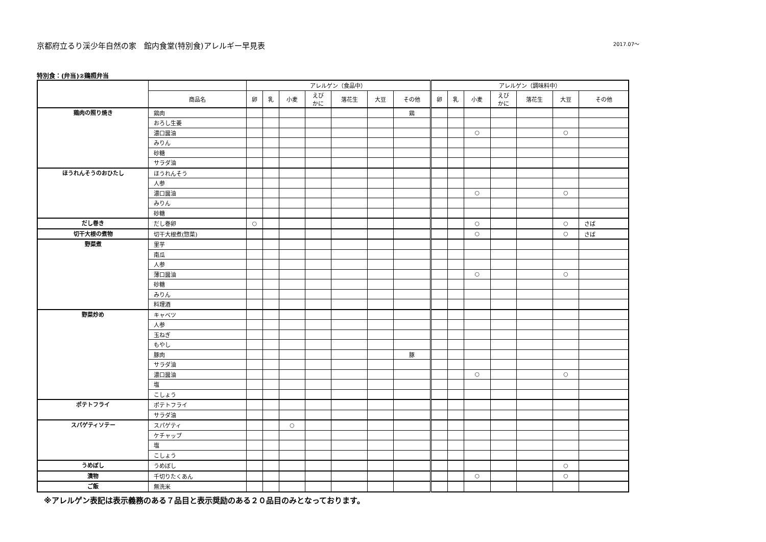京都府立るり渓少年自然の家　館内食堂(特別食)アレルギー早見表 2017.07～
特別食：(弁当)②鶏照弁当
| | | アレルゲン（食品中） | | | | | | | アレルゲン（調味料中） | | | | | | |
| --- | --- | --- | --- | --- | --- | --- | --- | --- | --- | --- | --- | --- | --- | --- | --- |
| | 商品名 | 卵 | 乳 | 小麦 | えび かに | 落花生 | 大豆 | その他 | 卵 | 乳 | 小麦 | えび かに | 落花生 | 大豆 | その他 |
| 鶏肉の照り焼き | 鶏肉 | | | | | | | 鶏 | | | | | | | |
| | おろし生姜 | | | | | | | | | | | | | | |
| | 濃口醤油 | | | | | | | | | | ○ | | | ○ | |
| | みりん | | | | | | | | | | | | | | |
| | 砂糖 | | | | | | | | | | | | | | |
| | サラダ油 | | | | | | | | | | | | | | |
| ほうれんそうのおひたし | ほうれんそう | | | | | | | | | | | | | | |
| | 人参 | | | | | | | | | | | | | | |
| | 濃口醤油 | | | | | | | | | | ○ | | | ○ | |
| | みりん | | | | | | | | | | | | | | |
| | 砂糖 | | | | | | | | | | | | | | |
| だし巻き | だし巻卵 | ○ | | | | | | | | | ○ | | | ○ | さば |
| 切干大根の煮物 | 切干大根煮(惣菜) | | | | | | | | | | ○ | | | ○ | さば |
| 野菜煮 | 里芋 | | | | | | | | | | | | | | |
| | 南瓜 | | | | | | | | | | | | | | |
| | 人参 | | | | | | | | | | | | | | |
| | 薄口醤油 | | | | | | | | | | ○ | | | ○ | |
| | 砂糖 | | | | | | | | | | | | | | |
| | みりん | | | | | | | | | | | | | | |
| | 料理酒 | | | | | | | | | | | | | | |
| 野菜炒め | キャベツ | | | | | | | | | | | | | | |
| | 人参 | | | | | | | | | | | | | | |
| | 玉ねぎ | | | | | | | | | | | | | | |
| | もやし | | | | | | | | | | | | | | |
| | 豚肉 | | | | | | | 豚 | | | | | | | |
| | サラダ油 | | | | | | | | | | | | | | |
| | 濃口醤油 | | | | | | | | | | ○ | | | ○ | |
| | 塩 | | | | | | | | | | | | | | |
| | こしょう | | | | | | | | | | | | | | |
| ポテトフライ | ポテトフライ | | | | | | | | | | | | | | |
| | サラダ油 | | | | | | | | | | | | | | |
| スパゲティソテー | スパゲティ | | | ○ | | | | | | | | | | | |
| | ケチャップ | | | | | | | | | | | | | | |
| | 塩 | | | | | | | | | | | | | | |
| | こしょう | | | | | | | | | | | | | | |
| うめぼし | うめぼし | | | | | | | | | | | | | ○ | |
| 漬物 | 千切りたくあん | | | | | | | | | | ○ | | | ○ | |
| ご飯 | 無洗米 | | | | | | | | | | | | | | |
※アレルゲン表記は表示義務のある７品目と表示奨励のある２０品目のみとなっております。